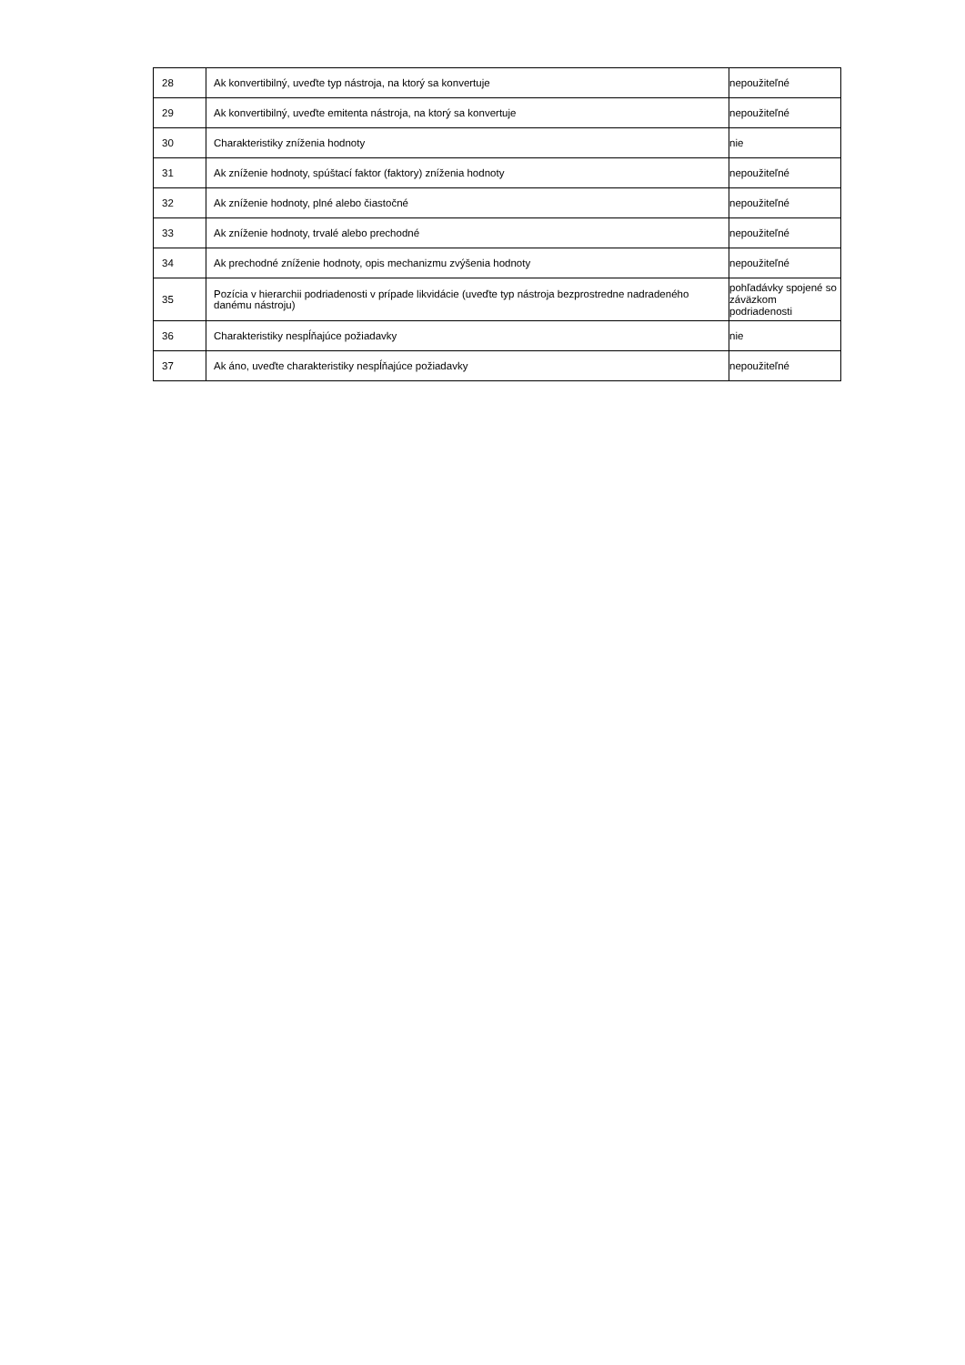| 28 | Ak konvertibilný, uveďte typ nástroja, na ktorý sa konvertuje | nepoužiteľné |
| 29 | Ak konvertibilný, uveďte emitenta nástroja, na ktorý sa konvertuje | nepoužiteľné |
| 30 | Charakteristiky zníženia hodnoty | nie |
| 31 | Ak zníženie hodnoty, spúštací faktor (faktory) zníženia hodnoty | nepoužiteľné |
| 32 | Ak zníženie hodnoty, plné alebo čiastočné | nepoužiteľné |
| 33 | Ak zníženie hodnoty, trvalé alebo prechodné | nepoužiteľné |
| 34 | Ak prechodné zníženie hodnoty, opis mechanizmu zvýšenia hodnoty | nepoužiteľné |
| 35 | Pozícia v hierarchii podriadenosti v prípade likvidácie (uveďte typ nástroja bezprostredne nadradeného danému nástroju) | pohľadávky spojené so záväzkom podriadenosti |
| 36 | Charakteristiky nespĺňajúce požiadavky | nie |
| 37 | Ak áno, uveďte charakteristiky nespĺňajúce požiadavky | nepoužiteľné |